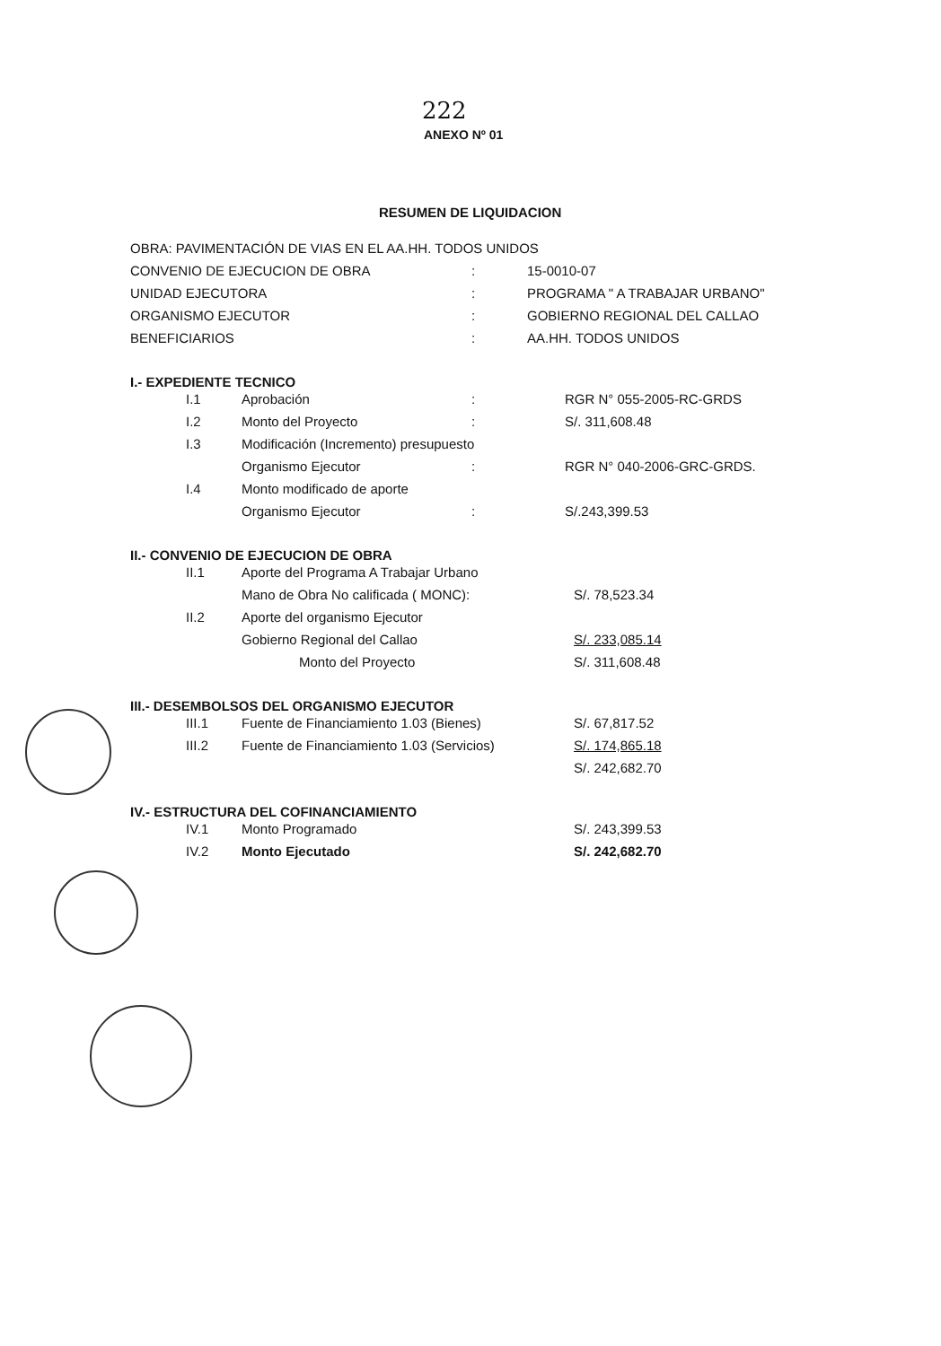222
ANEXO Nº 01
RESUMEN DE LIQUIDACION
OBRA: PAVIMENTACIÓN DE VIAS EN EL AA.HH. TODOS UNIDOS
| CONVENIO DE EJECUCION DE OBRA | : | 15-0010-07 |
| UNIDAD EJECUTORA | : | PROGRAMA " A TRABAJAR URBANO" |
| ORGANISMO EJECUTOR | : | GOBIERNO REGIONAL DEL CALLAO |
| BENEFICIARIOS | : | AA.HH. TODOS UNIDOS |
I.- EXPEDIENTE TECNICO
| I.1 | Aprobación | : | RGR N° 055-2005-RC-GRDS |
| I.2 | Monto del Proyecto | : | S/. 311,608.48 |
| I.3 | Modificación (Incremento) presupuesto | | |
| | Organismo Ejecutor | : | RGR N° 040-2006-GRC-GRDS. |
| I.4 | Monto modificado de aporte | | |
| | Organismo Ejecutor | : | S/.243,399.53 |
II.- CONVENIO DE EJECUCION DE OBRA
| II.1 | Aporte del Programa A Trabajar Urbano | |
| | Mano de Obra No calificada ( MONC): | S/. 78,523.34 |
| II.2 | Aporte del organismo Ejecutor | |
| | Gobierno Regional del Callao | S/. 233,085.14 |
| | Monto del Proyecto | S/. 311,608.48 |
III.- DESEMBOLSOS DEL ORGANISMO EJECUTOR
| III.1 | Fuente de Financiamiento 1.03 (Bienes) | S/. 67,817.52 |
| III.2 | Fuente de Financiamiento 1.03 (Servicios) | S/. 174,865.18 |
| | | S/. 242,682.70 |
IV.- ESTRUCTURA DEL COFINANCIAMIENTO
| IV.1 | Monto Programado | S/. 243,399.53 |
| IV.2 | Monto Ejecutado | S/. 242,682.70 |